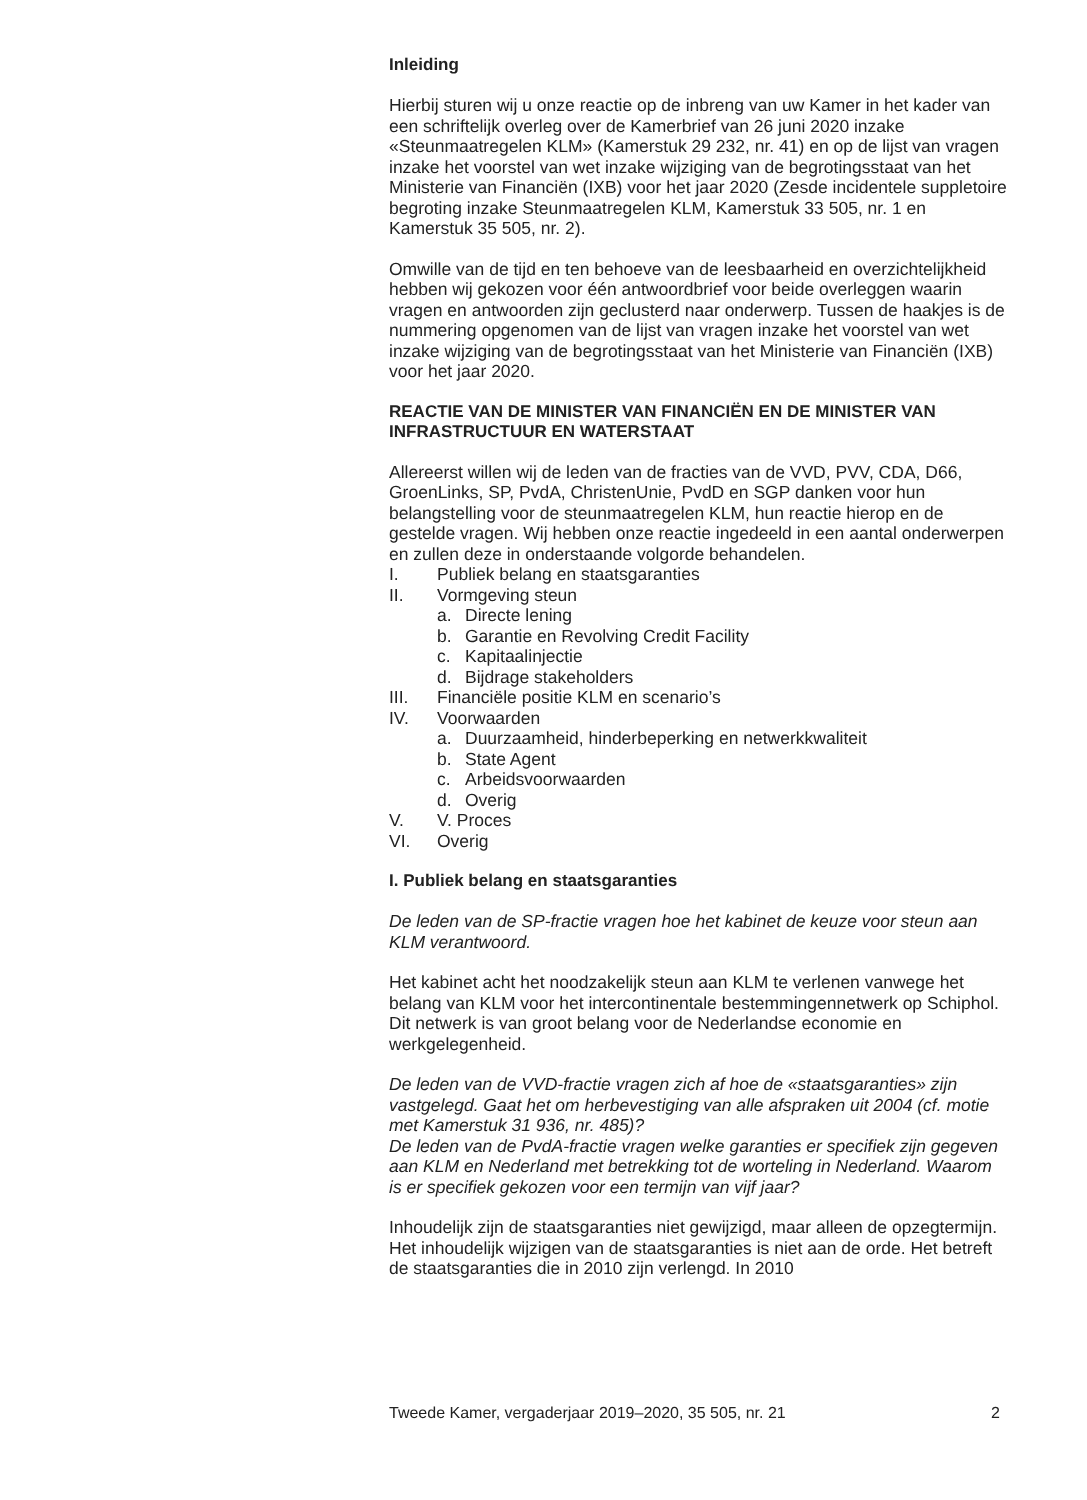Inleiding
Hierbij sturen wij u onze reactie op de inbreng van uw Kamer in het kader van een schriftelijk overleg over de Kamerbrief van 26 juni 2020 inzake «Steunmaatregelen KLM» (Kamerstuk 29 232, nr. 41) en op de lijst van vragen inzake het voorstel van wet inzake wijziging van de begrotings­staat van het Ministerie van Financiën (IXB) voor het jaar 2020 (Zesde incidentele suppletoire begroting inzake Steunmaatregelen KLM, Kamerstuk 33 505, nr. 1 en Kamerstuk 35 505, nr. 2).
Omwille van de tijd en ten behoeve van de leesbaarheid en overzichte­lijkheid hebben wij gekozen voor één antwoordbrief voor beide overleggen waarin vragen en antwoorden zijn geclusterd naar onderwerp. Tussen de haakjes is de nummering opgenomen van de lijst van vragen inzake het voorstel van wet inzake wijziging van de begrotingsstaat van het Ministerie van Financiën (IXB) voor het jaar 2020.
REACTIE VAN DE MINISTER VAN FINANCIËN EN DE MINISTER VAN INFRASTRUCTUUR EN WATERSTAAT
Allereerst willen wij de leden van de fracties van de VVD, PVV, CDA, D66, GroenLinks, SP, PvdA, ChristenUnie, PvdD en SGP danken voor hun belangstelling voor de steunmaatregelen KLM, hun reactie hierop en de gestelde vragen. Wij hebben onze reactie ingedeeld in een aantal onderwerpen en zullen deze in onderstaande volgorde behandelen.
I. Publiek belang en staatsgaranties
II. Vormgeving steun
a. Directe lening
b. Garantie en Revolving Credit Facility
c. Kapitaalinjectie
d. Bijdrage stakeholders
III. Financiële positie KLM en scenario’s
IV. Voorwaarden
a. Duurzaamheid, hinderbeperking en netwerkkwaliteit
b. State Agent
c. Arbeidsvoorwaarden
d. Overig
V. V. Proces
VI. Overig
I. Publiek belang en staatsgaranties
De leden van de SP-fractie vragen hoe het kabinet de keuze voor steun aan KLM verantwoord.
Het kabinet acht het noodzakelijk steun aan KLM te verlenen vanwege het belang van KLM voor het intercontinentale bestemmingennetwerk op Schiphol. Dit netwerk is van groot belang voor de Nederlandse economie en werkgelegenheid.
De leden van de VVD-fractie vragen zich af hoe de «staatsgaranties» zijn vastgelegd. Gaat het om herbevestiging van alle afspraken uit 2004 (cf. motie met Kamerstuk 31 936, nr. 485)?
De leden van de PvdA-fractie vragen welke garanties er specifiek zijn gegeven aan KLM en Nederland met betrekking tot de worteling in Nederland. Waarom is er specifiek gekozen voor een termijn van vijf jaar?
Inhoudelijk zijn de staatsgaranties niet gewijzigd, maar alleen de opzegtermijn. Het inhoudelijk wijzigen van de staatsgaranties is niet aan de orde. Het betreft de staatsgaranties die in 2010 zijn verlengd. In 2010
Tweede Kamer, vergaderjaar 2019–2020, 35 505, nr. 21 2